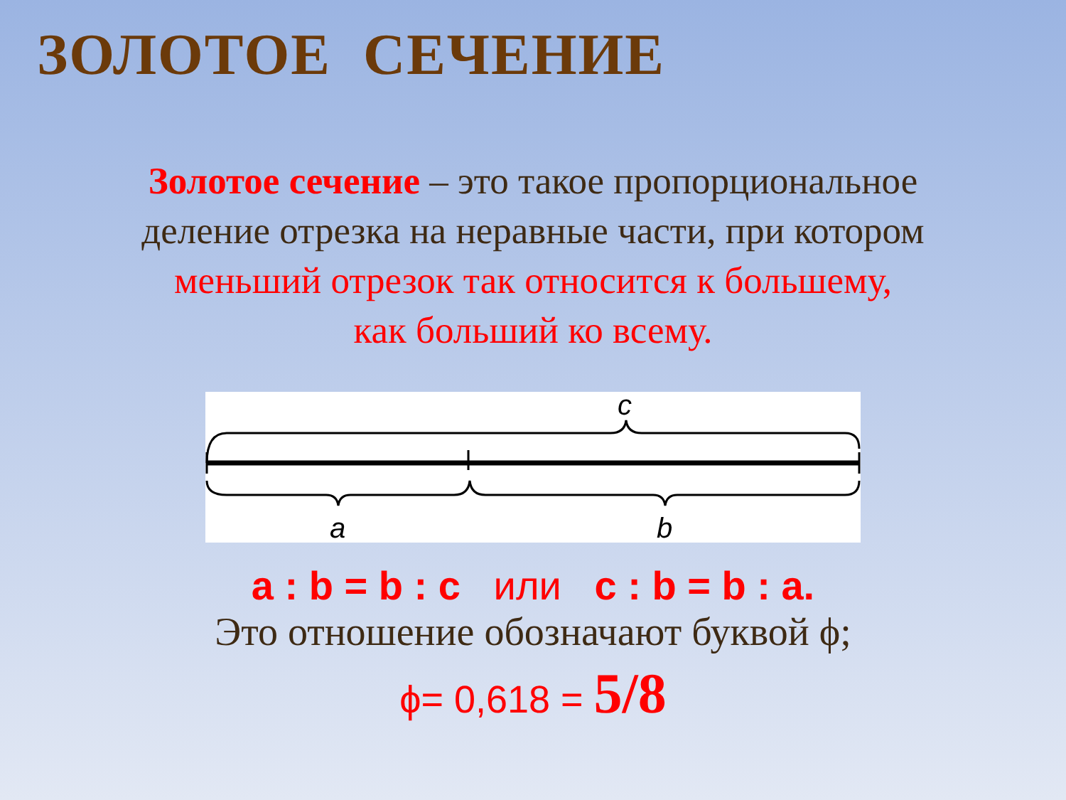ЗОЛОТОЕ СЕЧЕНИЕ
Золотое сечение – это такое пропорциональное
деление отрезка на неравные части, при котором
меньший отрезок так относится к большему,
как больший ко всему.
c
a
b
a : b = b : c или c : b = b : a.
Это отношение обозначают буквой ϕ;
ϕ= 0,618 = 5/8